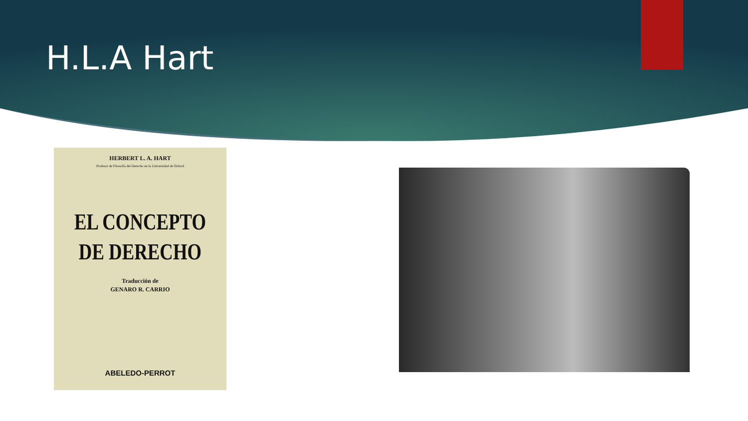H.L.A Hart
HERBERT L. A. HART
Profesor de Filosofía del Derecho en la Universidad de Oxford
EL CONCEPTO
DE DERECHO
Traducción de
GENARO R. CARRIO
ABELEDO-PERROT